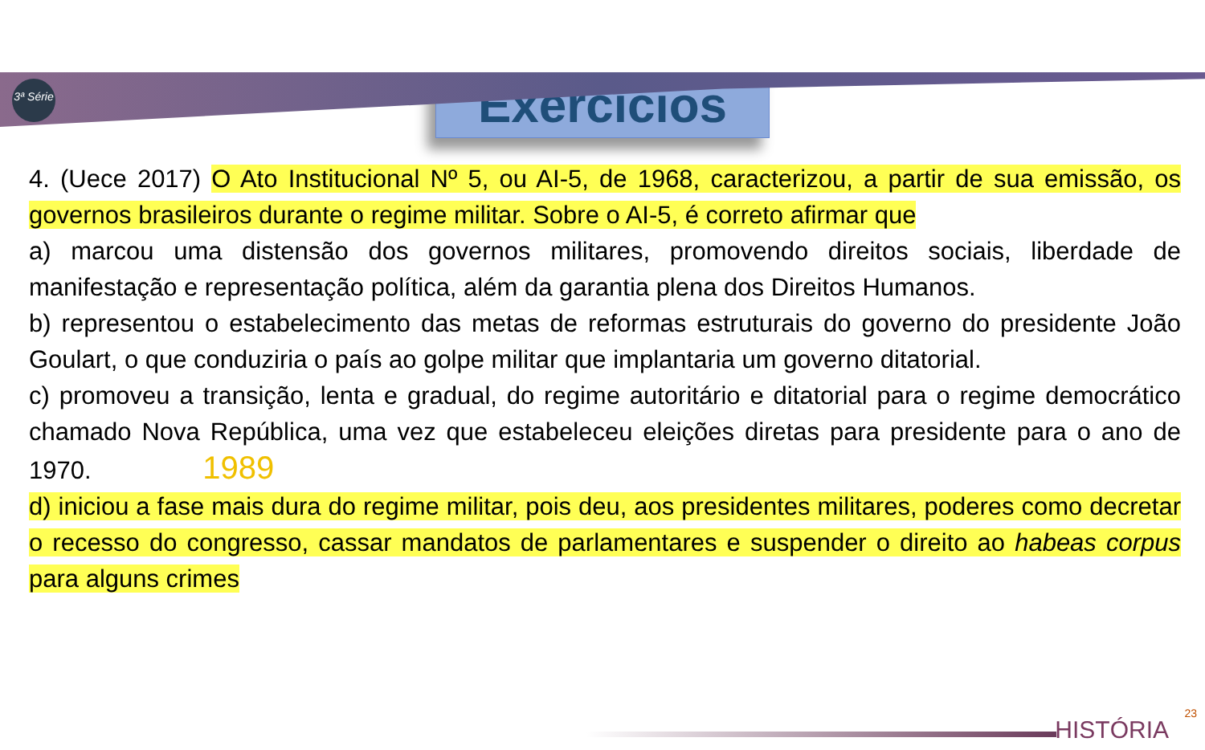3ª Série
Exercícios
4. (Uece 2017) O Ato Institucional Nº 5, ou AI-5, de 1968, caracterizou, a partir de sua emissão, os governos brasileiros durante o regime militar. Sobre o AI-5, é correto afirmar que
a) marcou uma distensão dos governos militares, promovendo direitos sociais, liberdade de manifestação e representação política, além da garantia plena dos Direitos Humanos.
b) representou o estabelecimento das metas de reformas estruturais do governo do presidente João Goulart, o que conduziria o país ao golpe militar que implantaria um governo ditatorial.
c) promoveu a transição, lenta e gradual, do regime autoritário e ditatorial para o regime democrático chamado Nova República, uma vez que estabeleceu eleições diretas para presidente para o ano de 1970. 1989
d) iniciou a fase mais dura do regime militar, pois deu, aos presidentes militares, poderes como decretar o recesso do congresso, cassar mandatos de parlamentares e suspender o direito ao habeas corpus para alguns crimes
23
HISTÓRIA